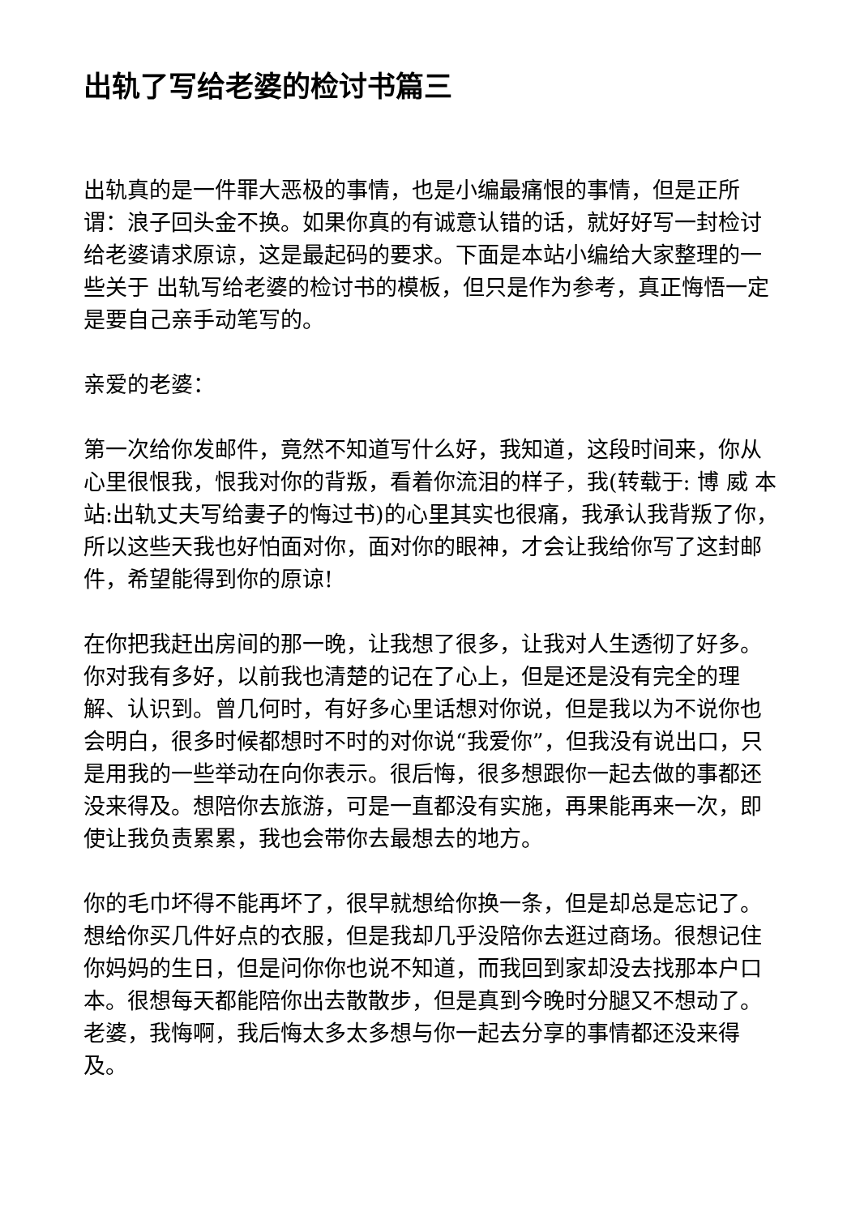出轨了写给老婆的检讨书篇三
出轨真的是一件罪大恶极的事情，也是小编最痛恨的事情，但是正所谓：浪子回头金不换。如果你真的有诚意认错的话，就好好写一封检讨给老婆请求原谅，这是最起码的要求。下面是本站小编给大家整理的一些关于 出轨写给老婆的检讨书的模板，但只是作为参考，真正悔悟一定是要自己亲手动笔写的。
亲爱的老婆：
第一次给你发邮件，竟然不知道写什么好，我知道，这段时间来，你从心里很恨我，恨我对你的背叛，看着你流泪的样子，我(转载于: 博 威 本站:出轨丈夫写给妻子的悔过书)的心里其实也很痛，我承认我背叛了你，所以这些天我也好怕面对你，面对你的眼神，才会让我给你写了这封邮件，希望能得到你的原谅!
在你把我赶出房间的那一晚，让我想了很多，让我对人生透彻了好多。你对我有多好，以前我也清楚的记在了心上，但是还是没有完全的理解、认识到。曾几何时，有好多心里话想对你说，但是我以为不说你也会明白，很多时候都想时不时的对你说“我爱你”，但我没有说出口，只是用我的一些举动在向你表示。很后悔，很多想跟你一起去做的事都还没来得及。想陪你去旅游，可是一直都没有实施，再果能再来一次，即使让我负责累累，我也会带你去最想去的地方。
你的毛巾坏得不能再坏了，很早就想给你换一条，但是却总是忘记了。想给你买几件好点的衣服，但是我却几乎没陪你去逛过商场。很想记住你妈妈的生日，但是问你你也说不知道，而我回到家却没去找那本户口本。很想每天都能陪你出去散散步，但是真到今晚时分腿又不想动了。老婆，我悔啊，我后悔太多太多想与你一起去分享的事情都还没来得及。